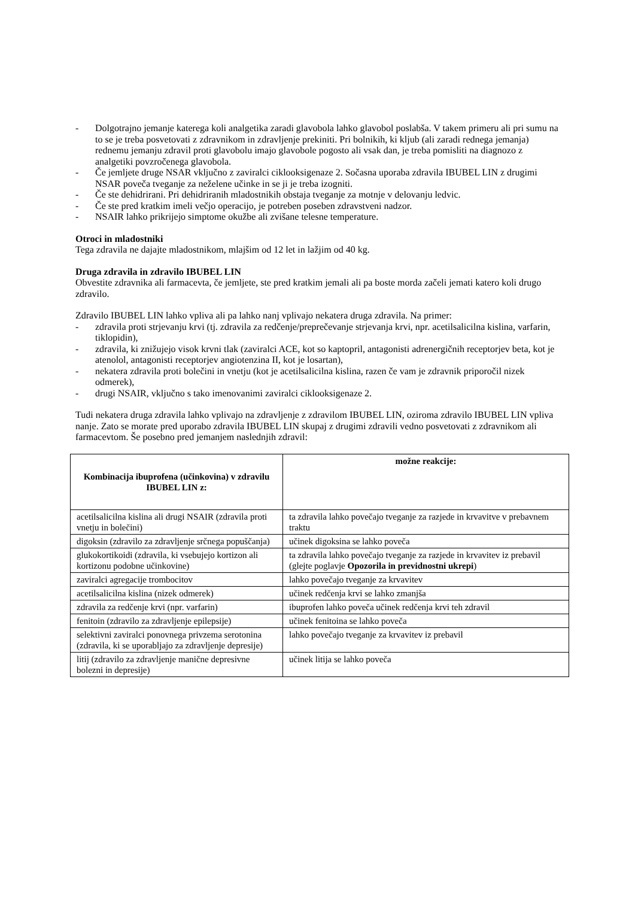- Dolgotrajno jemanje katerega koli analgetika zaradi glavobola lahko glavobol poslabša. V takem primeru ali pri sumu na to se je treba posvetovati z zdravnikom in zdravljenje prekiniti. Pri bolnikih, ki kljub (ali zaradi rednega jemanja) rednemu jemanju zdravil proti glavobolu imajo glavobole pogosto ali vsak dan, je treba pomisliti na diagnozo z analgetiki povzročenega glavobola.
- Če jemljete druge NSAR vključno z zaviralci ciklooksigenaze 2. Sočasna uporaba zdravila IBUBEL LIN z drugimi NSAR poveča tveganje za neželene učinke in se ji je treba izogniti.
- Če ste dehidrirani. Pri dehidriranih mladostnikih obstaja tveganje za motnje v delovanju ledvic.
- Če ste pred kratkim imeli večjo operacijo, je potreben poseben zdravstveni nadzor.
- NSAIR lahko prikrijejo simptome okužbe ali zvišane telesne temperature.
Otroci in mladostniki
Tega zdravila ne dajajte mladostnikom, mlajšim od 12 let in lažjim od 40 kg.
Druga zdravila in zdravilo IBUBEL LIN
Obvestite zdravnika ali farmacevta, če jemljete, ste pred kratkim jemali ali pa boste morda začeli jemati katero koli drugo zdravilo.
Zdravilo IBUBEL LIN lahko vpliva ali pa lahko nanj vplivajo nekatera druga zdravila. Na primer:
- zdravila proti strjevanju krvi (tj. zdravila za redčenje/preprečevanje strjevanja krvi, npr. acetilsalicilna kislina, varfarin, tiklopidin),
- zdravila, ki znižujejo visok krvni tlak (zaviralci ACE, kot so kaptopril, antagonisti adrenergičnih receptorjev beta, kot je atenolol, antagonisti receptorjev angiotenzina II, kot je losartan),
- nekatera zdravila proti bolečini in vnetju (kot je acetilsalicilna kislina, razen če vam je zdravnik priporočil nizek odmerek),
- drugi NSAIR, vključno s tako imenovanimi zaviralci ciklooksigenaze 2.
Tudi nekatera druga zdravila lahko vplivajo na zdravljenje z zdravilom IBUBEL LIN, oziroma zdravilo IBUBEL LIN vpliva nanje. Zato se morate pred uporabo zdravila IBUBEL LIN skupaj z drugimi zdravili vedno posvetovati z zdravnikom ali farmacevtom. Še posebno pred jemanjem naslednjih zdravil:
| Kombinacija ibuprofena (učinkovina) v zdravilu IBUBEL LIN z: | možne reakcije: |
| --- | --- |
| acetilsalicilna kislina ali drugi NSAIR (zdravila proti vnetju in bolečini) | ta zdravila lahko povečajo tveganje za razjede in krvavitve v prebavnem traktu |
| digoksin (zdravilo za zdravljenje srčnega popuščanja) | učinek digoksina se lahko poveča |
| glukokortikoidi (zdravila, ki vsebujejo kortizon ali kortizonu podobne učinkovine) | ta zdravila lahko povečajo tveganje za razjede in krvavitev iz prebavil (glejte poglavje Opozorila in previdnostni ukrepi ) |
| zaviralci agregacije trombocitov | lahko povečajo tveganje za krvavitev |
| acetilsalicilna kislina (nizek odmerek) | učinek redčenja krvi se lahko zmanjša |
| zdravila za redčenje krvi (npr. varfarin) | ibuprofen lahko poveča učinek redčenja krvi teh zdravil |
| fenitoin (zdravilo za zdravljenje epilepsije) | učinek fenitoina se lahko poveča |
| selektivni zaviralci ponovnega privzema serotonina (zdravila, ki se uporabljajo za zdravljenje depresije) | lahko povečajo tveganje za krvavitev iz prebavil |
| litij (zdravilo za zdravljenje manične depresivne bolezni in depresije) | učinek litija se lahko poveča |